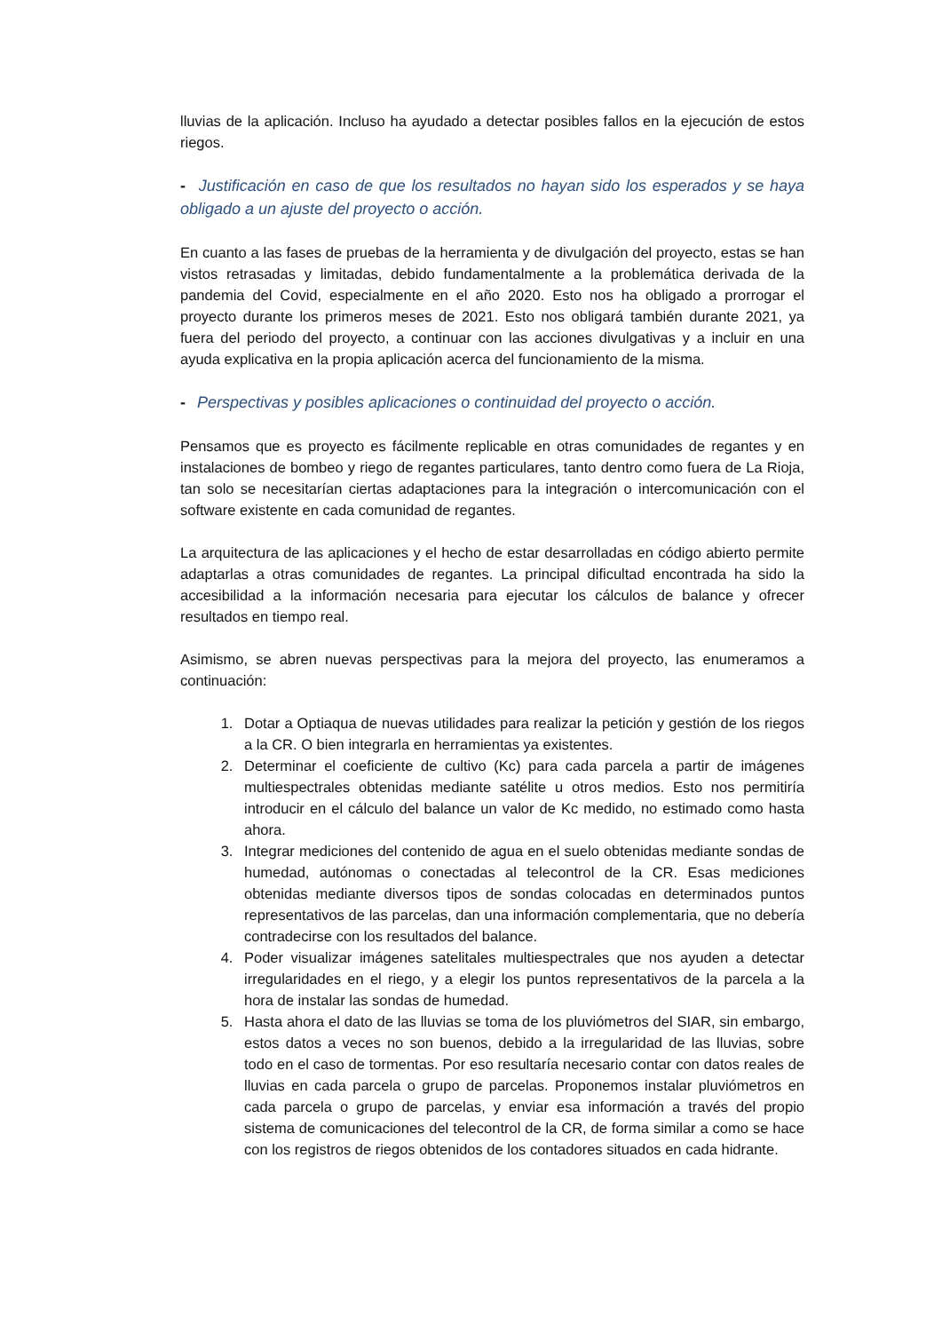lluvias de la aplicación. Incluso ha ayudado a detectar posibles fallos en la ejecución de estos riegos.
- Justificación en caso de que los resultados no hayan sido los esperados y se haya obligado a un ajuste del proyecto o acción.
En cuanto a las fases de pruebas de la herramienta y de divulgación del proyecto, estas se han vistos retrasadas y limitadas, debido fundamentalmente a la problemática derivada de la pandemia del Covid, especialmente en el año 2020. Esto nos ha obligado a prorrogar el proyecto durante los primeros meses de 2021. Esto nos obligará también durante 2021, ya fuera del periodo del proyecto, a continuar con las acciones divulgativas y a incluir en una ayuda explicativa en la propia aplicación acerca del funcionamiento de la misma.
- Perspectivas y posibles aplicaciones o continuidad del proyecto o acción.
Pensamos que es proyecto es fácilmente replicable en otras comunidades de regantes y en instalaciones de bombeo y riego de regantes particulares, tanto dentro como fuera de La Rioja, tan solo se necesitarían ciertas adaptaciones para la integración o intercomunicación con el software existente en cada comunidad de regantes.
La arquitectura de las aplicaciones y el hecho de estar desarrolladas en código abierto permite adaptarlas a otras comunidades de regantes. La principal dificultad encontrada ha sido la accesibilidad a la información necesaria para ejecutar los cálculos de balance y ofrecer resultados en tiempo real.
Asimismo, se abren nuevas perspectivas para la mejora del proyecto, las enumeramos a continuación:
1. Dotar a Optiaqua de nuevas utilidades para realizar la petición y gestión de los riegos a la CR. O bien integrarla en herramientas ya existentes.
2. Determinar el coeficiente de cultivo (Kc) para cada parcela a partir de imágenes multiespectrales obtenidas mediante satélite u otros medios. Esto nos permitiría introducir en el cálculo del balance un valor de Kc medido, no estimado como hasta ahora.
3. Integrar mediciones del contenido de agua en el suelo obtenidas mediante sondas de humedad, autónomas o conectadas al telecontrol de la CR. Esas mediciones obtenidas mediante diversos tipos de sondas colocadas en determinados puntos representativos de las parcelas, dan una información complementaria, que no debería contradecirse con los resultados del balance.
4. Poder visualizar imágenes satelitales multiespectrales que nos ayuden a detectar irregularidades en el riego, y a elegir los puntos representativos de la parcela a la hora de instalar las sondas de humedad.
5. Hasta ahora el dato de las lluvias se toma de los pluviómetros del SIAR, sin embargo, estos datos a veces no son buenos, debido a la irregularidad de las lluvias, sobre todo en el caso de tormentas. Por eso resultaría necesario contar con datos reales de lluvias en cada parcela o grupo de parcelas. Proponemos instalar pluviómetros en cada parcela o grupo de parcelas, y enviar esa información a través del propio sistema de comunicaciones del telecontrol de la CR, de forma similar a como se hace con los registros de riegos obtenidos de los contadores situados en cada hidrante.